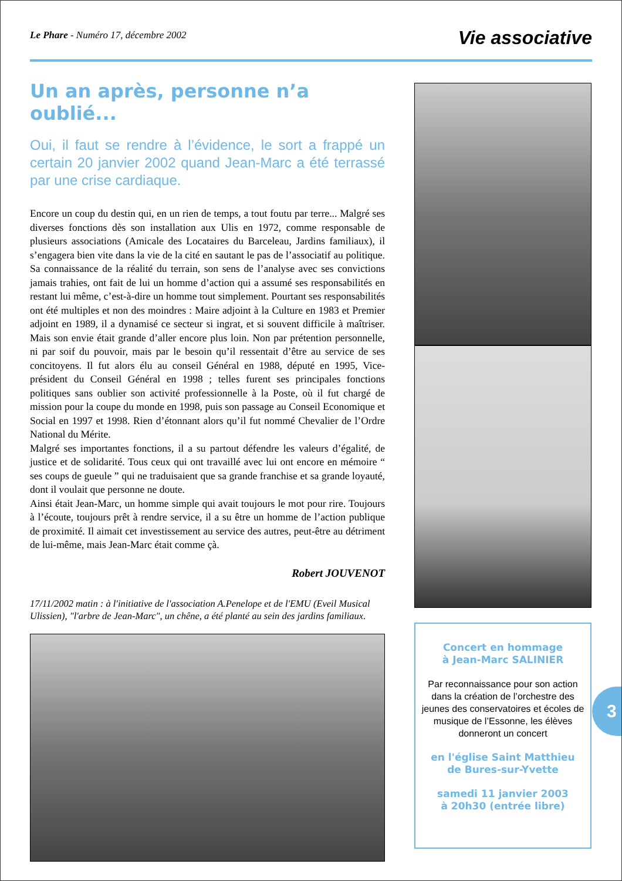Le Phare - Numéro 17, décembre 2002
Vie associative
Un an après, personne n’a oublié...
Oui, il faut se rendre à l’évidence, le sort a frappé un certain 20 janvier 2002 quand Jean-Marc a été terrassé par une crise cardiaque.
Encore un coup du destin qui, en un rien de temps, a tout foutu par terre... Malgré ses diverses fonctions dès son installation aux Ulis en 1972, comme responsable de plusieurs associations (Amicale des Locataires du Barceleau, Jardins familiaux), il s’engagera bien vite dans la vie de la cité en sautant le pas de l’associatif au politique. Sa connaissance de la réalité du terrain, son sens de l’analyse avec ses convictions jamais trahies, ont fait de lui un homme d’action qui a assumé ses responsabilités en restant lui même, c’est-à-dire un homme tout simplement. Pourtant ses responsabilités ont été multiples et non des moindres : Maire adjoint à la Culture en 1983 et Premier adjoint en 1989, il a dynamisé ce secteur si ingrat, et si souvent difficile à maîtriser. Mais son envie était grande d’aller encore plus loin. Non par prétention personnelle, ni par soif du pouvoir, mais par le besoin qu’il ressentait d’être au service de ses concitoyens. Il fut alors élu au conseil Général en 1988, député en 1995, Vice-président du Conseil Général en 1998 ; telles furent ses principales fonctions politiques sans oublier son activité professionnelle à la Poste, où il fut chargé de mission pour la coupe du monde en 1998, puis son passage au Conseil Economique et Social en 1997 et 1998. Rien d’étonnant alors qu’il fut nommé Chevalier de l’Ordre National du Mérite.
Malgré ses importantes fonctions, il a su partout défendre les valeurs d’égalité, de justice et de solidarité. Tous ceux qui ont travaillé avec lui ont encore en mémoire “ ses coups de gueule ” qui ne traduisaient que sa grande franchise et sa grande loyauté, dont il voulait que personne ne doute.
Ainsi était Jean-Marc, un homme simple qui avait toujours le mot pour rire. Toujours à l’écoute, toujours prêt à rendre service, il a su être un homme de l’action publique de proximité. Il aimait cet investissement au service des autres, peut-être au détriment de lui-même, mais Jean-Marc était comme çà.
Robert JOUVENOT
17/11/2002 matin : à l'initiative de l'association A.Penelope et de l'EMU (Eveil Musical Ulissien), "l'arbre de Jean-Marc", un chêne, a été planté au sein des jardins familiaux.
Concert en hommage
à Jean-Marc SALINIER
Par reconnaissance pour son action dans la création de l’orchestre des jeunes des conservatoires et écoles de musique de l’Essonne, les élèves donneront un concert
en l'église Saint Matthieu
de Bures-sur-Yvette
samedi 11 janvier 2003
à 20h30 (entrée libre)
3